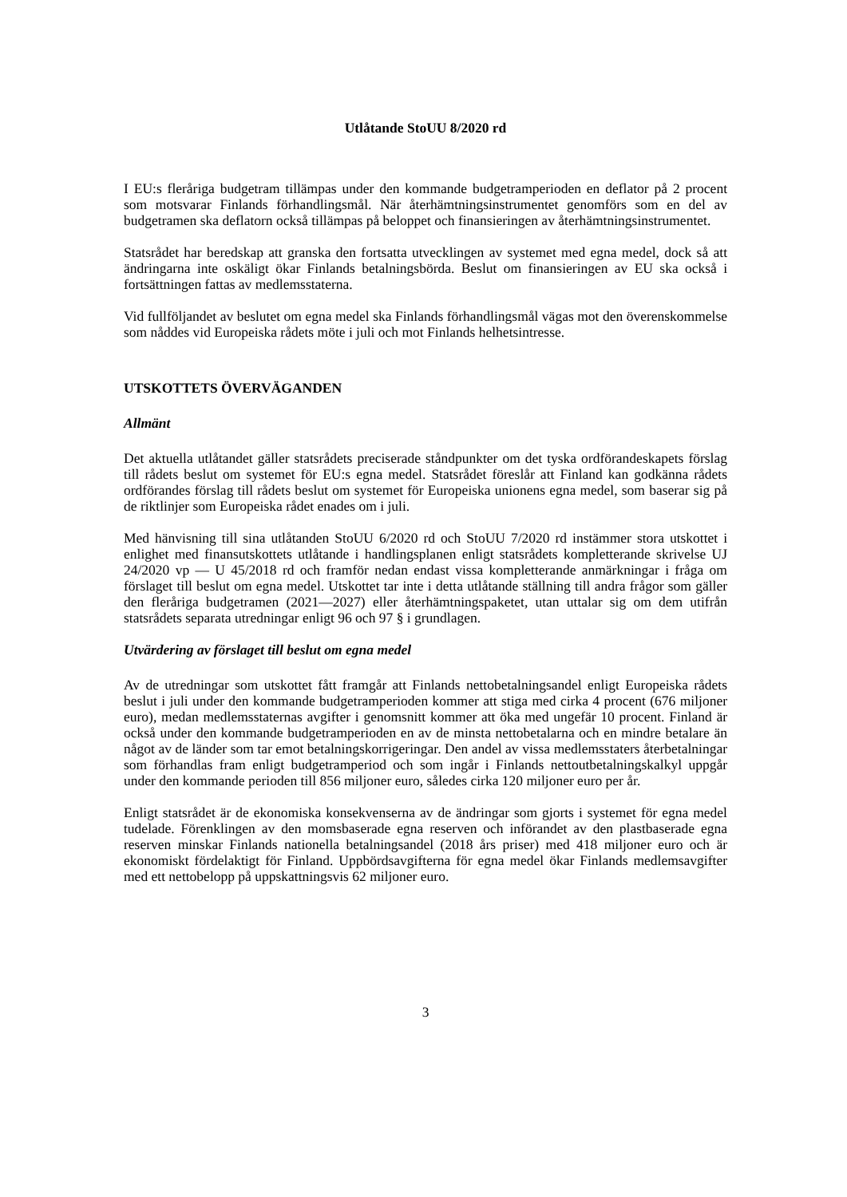Utlåtande StoUU 8/2020 rd
I EU:s fleråriga budgetram tillämpas under den kommande budgetramperioden en deflator på 2 procent som motsvarar Finlands förhandlingsmål. När återhämtningsinstrumentet genomförs som en del av budgetramen ska deflatorn också tillämpas på beloppet och finansieringen av återhämtningsinstrumentet.
Statsrådet har beredskap att granska den fortsatta utvecklingen av systemet med egna medel, dock så att ändringarna inte oskäligt ökar Finlands betalningsbörda. Beslut om finansieringen av EU ska också i fortsättningen fattas av medlemsstaterna.
Vid fullföljandet av beslutet om egna medel ska Finlands förhandlingsmål vägas mot den överenskommelse som nåddes vid Europeiska rådets möte i juli och mot Finlands helhetsintresse.
UTSKOTTETS ÖVERVÄGANDEN
Allmänt
Det aktuella utlåtandet gäller statsrådets preciserade ståndpunkter om det tyska ordförandeskapets förslag till rådets beslut om systemet för EU:s egna medel. Statsrådet föreslår att Finland kan godkänna rådets ordförandes förslag till rådets beslut om systemet för Europeiska unionens egna medel, som baserar sig på de riktlinjer som Europeiska rådet enades om i juli.
Med hänvisning till sina utlåtanden StoUU 6/2020 rd och StoUU 7/2020 rd instämmer stora utskottet i enlighet med finansutskottets utlåtande i handlingsplanen enligt statsrådets kompletterande skrivelse UJ 24/2020 vp — U 45/2018 rd och framför nedan endast vissa kompletterande anmärkningar i fråga om förslaget till beslut om egna medel. Utskottet tar inte i detta utlåtande ställning till andra frågor som gäller den fleråriga budgetramen (2021—2027) eller återhämtningspaketet, utan uttalar sig om dem utifrån statsrådets separata utredningar enligt 96 och 97 § i grundlagen.
Utvärdering av förslaget till beslut om egna medel
Av de utredningar som utskottet fått framgår att Finlands nettobetalningsandel enligt Europeiska rådets beslut i juli under den kommande budgetramperioden kommer att stiga med cirka 4 procent (676 miljoner euro), medan medlemsstaternas avgifter i genomsnitt kommer att öka med ungefär 10 procent. Finland är också under den kommande budgetramperioden en av de minsta nettobetalarna och en mindre betalare än något av de länder som tar emot betalningskorrigeringar. Den andel av vissa medlemsstaters återbetalningar som förhandlas fram enligt budgetramperiod och som ingår i Finlands nettoutbetalningskalkyl uppgår under den kommande perioden till 856 miljoner euro, således cirka 120 miljoner euro per år.
Enligt statsrådet är de ekonomiska konsekvenserna av de ändringar som gjorts i systemet för egna medel tudelade. Förenklingen av den momsbaserade egna reserven och införandet av den plastbaserade egna reserven minskar Finlands nationella betalningsandel (2018 års priser) med 418 miljoner euro och är ekonomiskt fördelaktigt för Finland. Uppbördsavgifterna för egna medel ökar Finlands medlemsavgifter med ett nettobelopp på uppskattningsvis 62 miljoner euro.
3